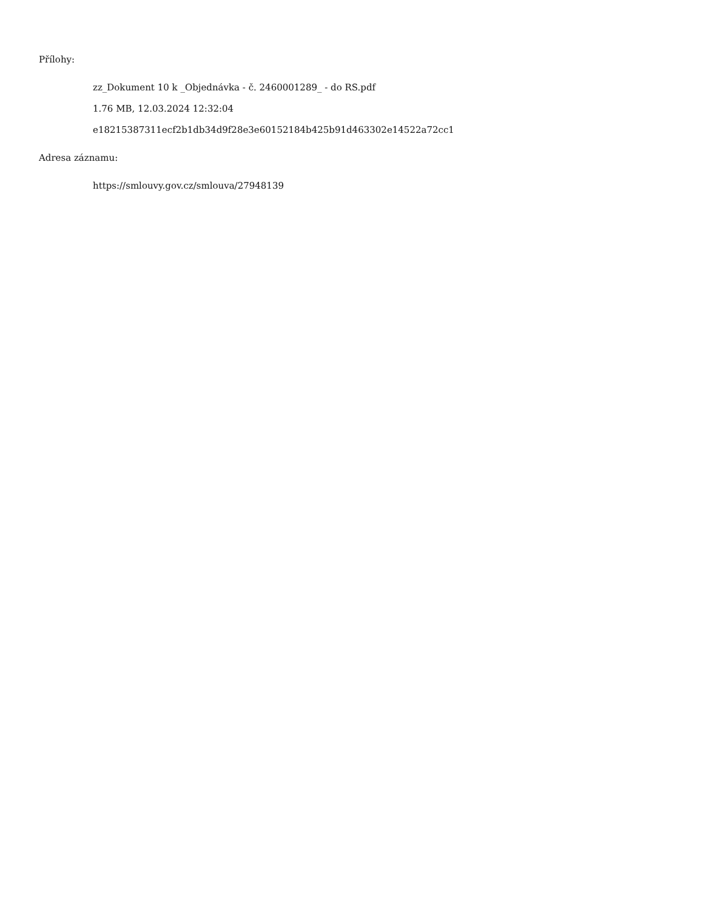Přílohy:
zz_Dokument 10 k _Objednávka - č. 2460001289_ - do RS.pdf
1.76 MB, 12.03.2024 12:32:04
e18215387311ecf2b1db34d9f28e3e60152184b425b91d463302e14522a72cc1
Adresa záznamu:
https://smlouvy.gov.cz/smlouva/27948139